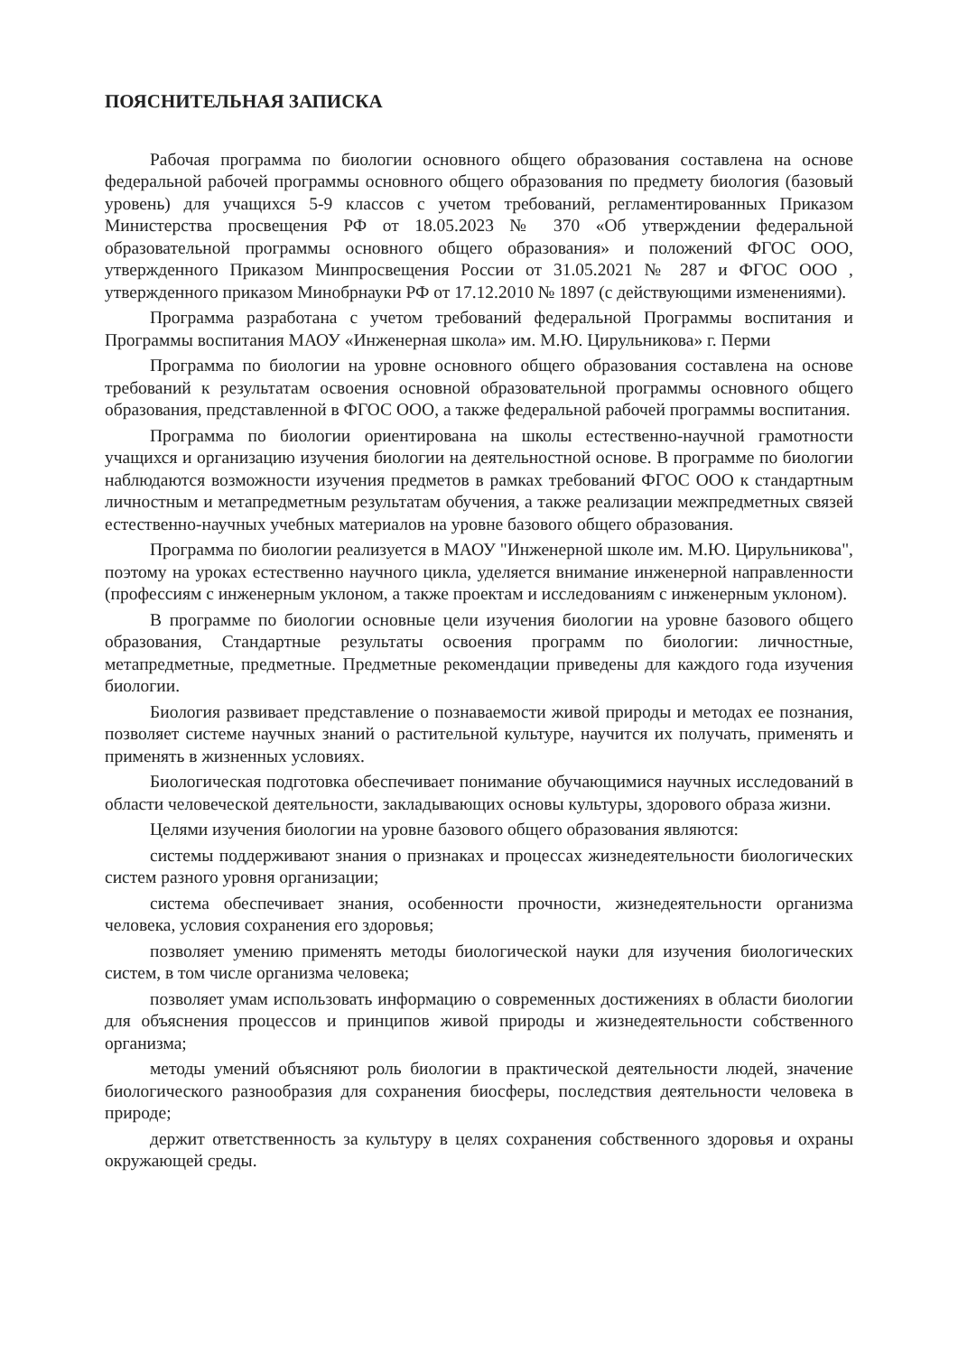ПОЯСНИТЕЛЬНАЯ ЗАПИСКА
Рабочая программа по биологии основного общего образования составлена на основе федеральной рабочей программы основного общего образования по предмету биология (базовый уровень) для учащихся 5-9 классов с учетом требований, регламентированных Приказом Министерства просвещения РФ от 18.05.2023 № 370 «Об утверждении федеральной образовательной программы основного общего образования» и положений ФГОС ООО, утвержденного Приказом Минпросвещения России от 31.05.2021 № 287 и ФГОС ООО , утвержденного приказом Минобрнауки РФ от 17.12.2010 № 1897 (с действующими изменениями).
Программа разработана с учетом требований федеральной Программы воспитания и Программы воспитания МАОУ «Инженерная школа» им. М.Ю. Цирульникова» г. Перми
Программа по биологии на уровне основного общего образования составлена на основе требований к результатам освоения основной образовательной программы основного общего образования, представленной в ФГОС ООО, а также федеральной рабочей программы воспитания.
Программа по биологии ориентирована на школы естественно-научной грамотности учащихся и организацию изучения биологии на деятельностной основе. В программе по биологии наблюдаются возможности изучения предметов в рамках требований ФГОС ООО к стандартным личностным и метапредметным результатам обучения, а также реализации межпредметных связей естественно-научных учебных материалов на уровне базового общего образования.
Программа по биологии реализуется в МАОУ "Инженерной школе им. М.Ю. Цирульникова", поэтому на уроках естественно научного цикла, уделяется внимание инженерной направленности (профессиям с инженерным уклоном, а также проектам и исследованиям с инженерным уклоном).
В программе по биологии основные цели изучения биологии на уровне базового общего образования, Стандартные результаты освоения программ по биологии: личностные, метапредметные, предметные. Предметные рекомендации приведены для каждого года изучения биологии.
Биология развивает представление о познаваемости живой природы и методах ее познания, позволяет системе научных знаний о растительной культуре, научится их получать, применять и применять в жизненных условиях.
Биологическая подготовка обеспечивает понимание обучающимися научных исследований в области человеческой деятельности, закладывающих основы культуры, здорового образа жизни.
Целями изучения биологии на уровне базового общего образования являются:
системы поддерживают знания о признаках и процессах жизнедеятельности биологических систем разного уровня организации;
система обеспечивает знания, особенности прочности, жизнедеятельности организма человека, условия сохранения его здоровья;
позволяет умению применять методы биологической науки для изучения биологических систем, в том числе организма человека;
позволяет умам использовать информацию о современных достижениях в области биологии для объяснения процессов и принципов живой природы и жизнедеятельности собственного организма;
методы умений объясняют роль биологии в практической деятельности людей, значение биологического разнообразия для сохранения биосферы, последствия деятельности человека в природе;
держит ответственность за культуру в целях сохранения собственного здоровья и охраны окружающей среды.